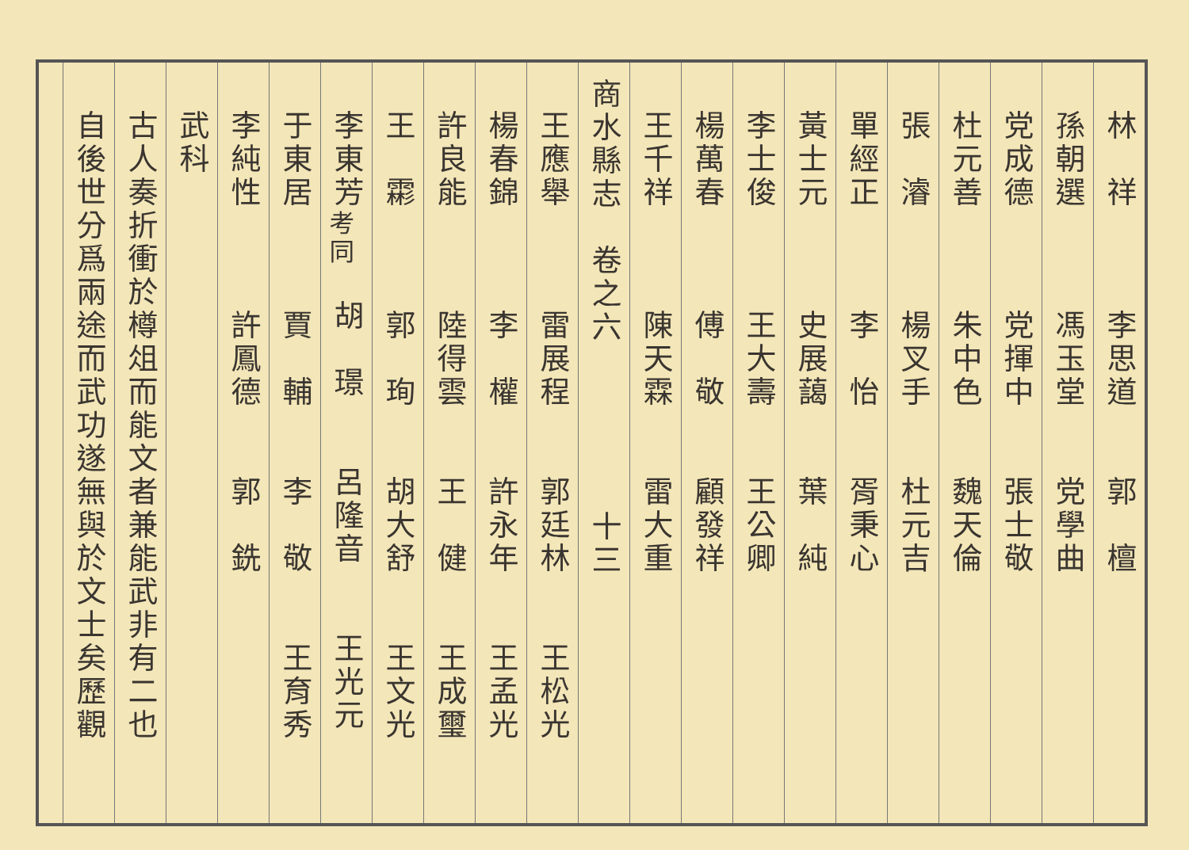林　祥　　　李思道　　郭　檀
孫朝選　　　馮玉堂　　党學曲
党成德　　　党揮中　　張士敬
杜元善　　　朱中色　　魏天倫
張　濬　　　楊叉手　　杜元吉
單經正　　　李　怡　　胥秉心
黃士元　　　史展藹　　葉　純
李士俊　　　王大壽　　王公卿
楊萬春　　　傅　敬　　顧發祥
王千祥　　　陳天霖　　雷大重
商水縣志　卷之六　　　　　十三
王應舉　　　雷展程　　郭廷林　　王松光
楊春錦　　　李　權　　許永年　　王孟光
許良能　　　陸得雲　　王　健　　王成璽
王　霦　　　郭　珣　　胡大舒　　王文光
李東芳<sub>考同</sub>　胡　璟　　呂隆音　　王光元
于東居　　　賈　輔　　李　敬　　王育秀
李純性　　　許鳳德　　郭　銑
武科
古人奏折衝於樽俎而能文者兼能武非有二也
自後世分爲兩途而武功遂無與於文士矣歷觀